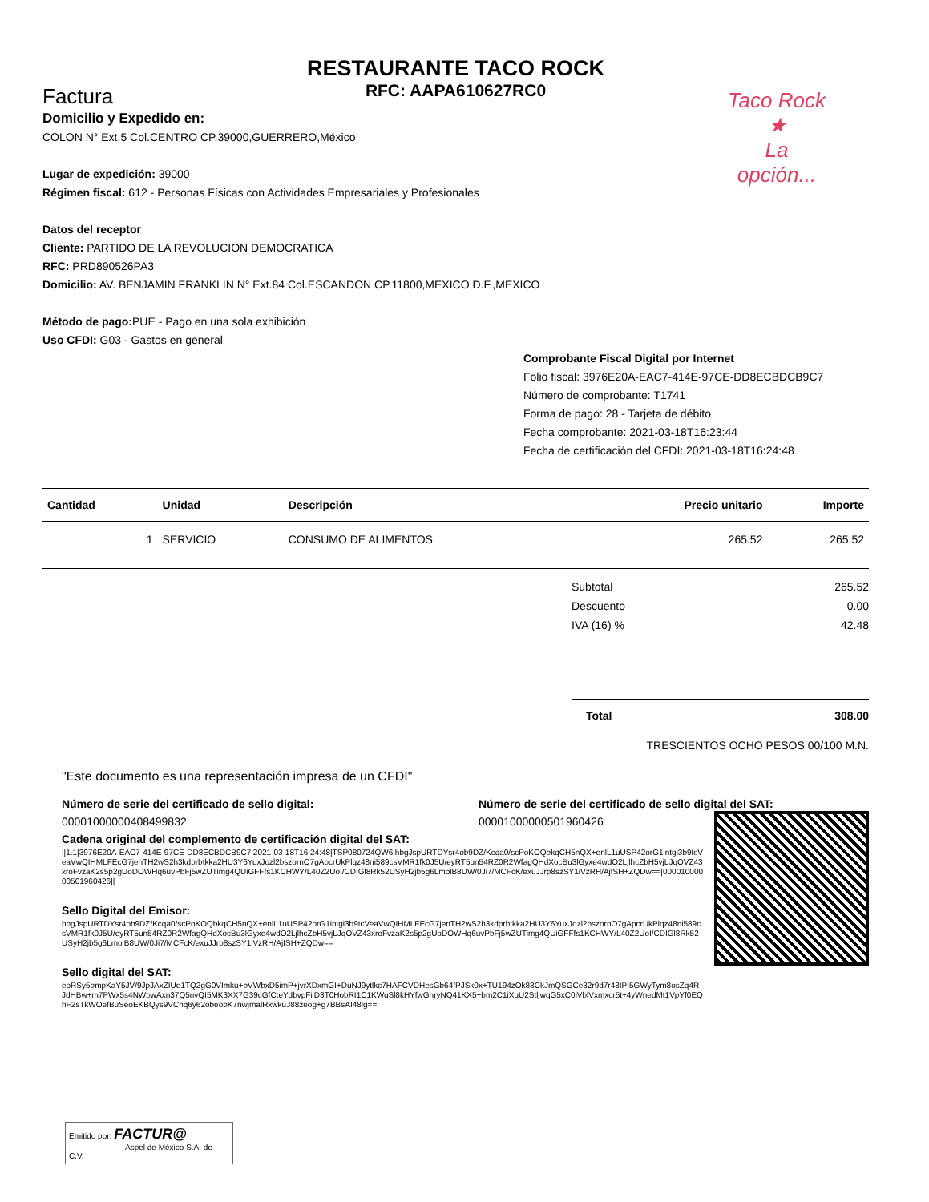RESTAURANTE TACO ROCK
RFC: AAPA610627RC0
Factura
Taco Rock
★
La opción...
Domicilio y Expedido en:
COLON N° Ext.5 Col.CENTRO CP.39000,GUERRERO,México
Lugar de expedición: 39000
Régimen fiscal: 612 - Personas Físicas con Actividades Empresariales y Profesionales
Datos del receptor
Cliente: PARTIDO DE LA REVOLUCION DEMOCRATICA
RFC: PRD890526PA3
Domicilio: AV. BENJAMIN FRANKLIN N° Ext.84 Col.ESCANDON CP.11800,MEXICO D.F.,MEXICO
Método de pago: PUE - Pago en una sola exhibición
Uso CFDI: G03 - Gastos en general
Comprobante Fiscal Digital por Internet
Folio fiscal: 3976E20A-EAC7-414E-97CE-DD8ECBDCB9C7
Número de comprobante: T1741
Forma de pago: 28 - Tarjeta de débito
Fecha comprobante: 2021-03-18T16:23:44
Fecha de certificación del CFDI: 2021-03-18T16:24:48
| Cantidad | Unidad | Descripción | Precio unitario | Importe |
| --- | --- | --- | --- | --- |
| 1 | SERVICIO | CONSUMO DE ALIMENTOS | 265.52 | 265.52 |
Subtotal 265.52
Descuento 0.00
IVA (16) % 42.48
Total 308.00
TRESCIENTOS OCHO PESOS 00/100 M.N.
"Este documento es una representación impresa de un CFDI"
Número de serie del certificado de sello digital:
00001000000408499832
Número de serie del certificado de sello digital del SAT:
00001000000501960426
Cadena original del complemento de certificación digital del SAT:
||1.1|3976E20A-EAC7-414E-97CE-DD8ECBDCB9C7|2021-03-18T16:24:48|TSP080724QW6|hbgJspURTDYsr4ob9DZ/Kcqa0/scPoKOQbkqCH5nQX+enlL1uUSP42orG1intgi3b9tcVeaVwQIHMLFEcG7jenTH2wS2h3kdprbtkka2HU3Y6YuxJozl2bszornO7gApcrUkPlqz48ni589csVMR1fk0J5U/eyRT5un54RZ0R2WfagQHdXocBu3lGyxe4wdO2LjlhcZbH5vjLJqOVZ43xroFvzaK2s5p2gUoDOWHq6uvPbFj5wZUTimg4QUiGFFfs1KCHWY/L40Z2UoI/CDIGl8Rk52USyH2jb5g6LmolB8UW/0Ji7/MCFcK/exuJJrp8szSY1iVzRH/AjfSH+ZQDw==|00001000000501960426||
Sello Digital del Emisor:
hbgJspURTDYsr4ob9DZ/Kcqa0/scPoKOQbkqCH5nQX+enlL1uUSP42orG1intgi3b9tcVeaVwQIHMLFEcG7jenTH2wS2h3kdprbtkka2HU3Y6YuxJozl2bszornO7gApcrUkPlqz48ni589csVMR1fk0J5U/eyRT5un54RZ0R2WfagQHdXocBu3lGyxe4wdO2LjlhcZbH5vjLJqOVZ43xroFvzaK2s5p2gUoDOWHq6uvPbFj5wZUTimg4QUiGFFfs1KCHWY/L40Z2UoI/CDIGl8Rk52USyH2jb5g6LmolB8UW/0Ji7/MCFcK/exuJJrp8szSY1iVzRH/AjfSH+ZQDw==
Sello digital del SAT:
eoRSy5pmpKaY5JV/9JpJAxZIUe1TQ2gG0VImku+bVWbxD5imP+jvrXDxmGI+DuNJ9ytlkc7HAFCVDHesGb64fPJSk0x+TU194zOk83CkJmQSGCe32r9d7r48IPI5GWyTym8osZq4RJdHBw+m7PWx5s4NWbwAxn37Q5nvQI5MK3XX7G39cGfCteYdbvpFiiD3T0HobRI1C1KWuSl8kHYfwGnryNQ41KX5+bm2C1iXuU2StljwqG5xC0iVblVxmxcr5t+4yWnedMt1VpYf0EQhF2sTkWOefBuSeoEKBQys9VCnq6y62obeopK7nwjmalRxwkuJ88zeog+g7BBsAI48lg==
Emitido por: FACTUR@
Aspel de México S.A. de C.V.